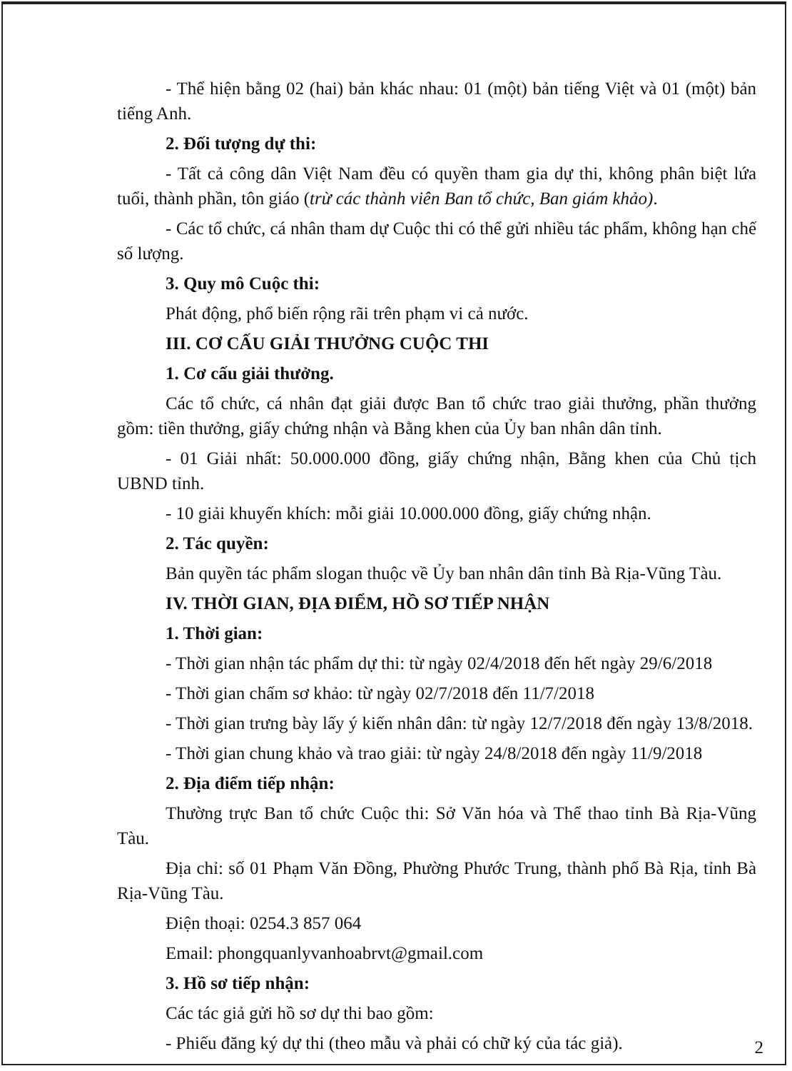- Thể hiện bằng 02 (hai) bản khác nhau: 01 (một) bản tiếng Việt và 01 (một) bản tiếng Anh.
2. Đối tượng dự thi:
- Tất cả công dân Việt Nam đều có quyền tham gia dự thi, không phân biệt lứa tuổi, thành phần, tôn giáo (trừ các thành viên Ban tổ chức, Ban giám khảo).
- Các tổ chức, cá nhân tham dự Cuộc thi có thể gửi nhiều tác phẩm, không hạn chế số lượng.
3. Quy mô Cuộc thi:
Phát động, phổ biến rộng rãi trên phạm vi cả nước.
III. CƠ CẤU GIẢI THƯỞNG CUỘC THI
1. Cơ cấu giải thưởng.
Các tổ chức, cá nhân đạt giải được Ban tổ chức trao giải thưởng, phần thưởng gồm: tiền thưởng, giấy chứng nhận và Bằng khen của Ủy ban nhân dân tỉnh.
- 01 Giải nhất: 50.000.000 đồng, giấy chứng nhận, Bằng khen của Chủ tịch UBND tỉnh.
- 10 giải khuyến khích: mỗi giải 10.000.000 đồng, giấy chứng nhận.
2. Tác quyền:
Bản quyền tác phẩm slogan thuộc về Ủy ban nhân dân tỉnh Bà Rịa-Vũng Tàu.
IV. THỜI GIAN, ĐỊA ĐIỂM, HỒ SƠ TIẾP NHẬN
1. Thời gian:
- Thời gian nhận tác phẩm dự thi: từ ngày 02/4/2018 đến hết ngày 29/6/2018
- Thời gian chấm sơ khảo: từ ngày 02/7/2018 đến 11/7/2018
- Thời gian trưng bày lấy ý kiến nhân dân: từ ngày 12/7/2018 đến ngày 13/8/2018.
- Thời gian chung khảo và trao giải: từ ngày 24/8/2018 đến ngày 11/9/2018
2. Địa điểm tiếp nhận:
Thường trực Ban tổ chức Cuộc thi: Sở Văn hóa và Thể thao tỉnh Bà Rịa-Vũng Tàu.
Địa chỉ: số 01 Phạm Văn Đồng, Phường Phước Trung, thành phố Bà Rịa, tỉnh Bà Rịa-Vũng Tàu.
Điện thoại: 0254.3 857 064
Email: phongquanlyvanhoabrvt@gmail.com
3. Hồ sơ tiếp nhận:
Các tác giả gửi hồ sơ dự thi bao gồm:
- Phiếu đăng ký dự thi (theo mẫu và phải có chữ ký của tác giả).
2